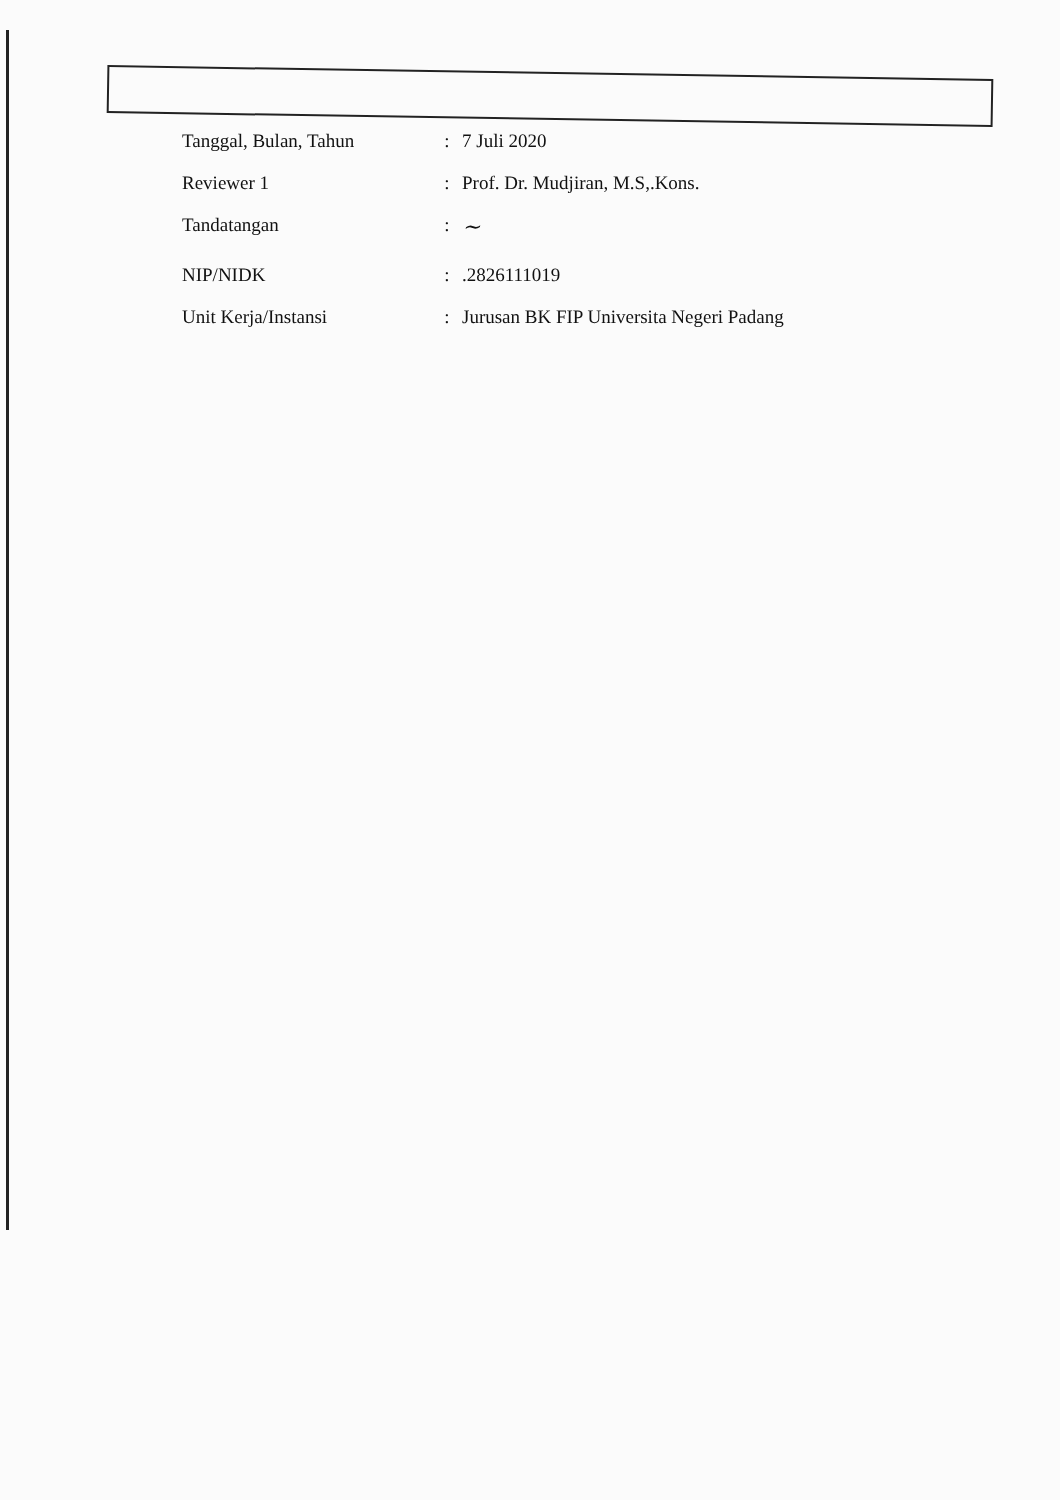| Tanggal, Bulan, Tahun | : | 7 Juli 2020 |
| Reviewer 1 | : | Prof. Dr. Mudjiran, M.S,.Kons. |
| Tandatangan | : | ~ |
| NIP/NIDK | : | .2826111019 |
| Unit Kerja/Instansi | : | Jurusan BK FIP Universita Negeri Padang |